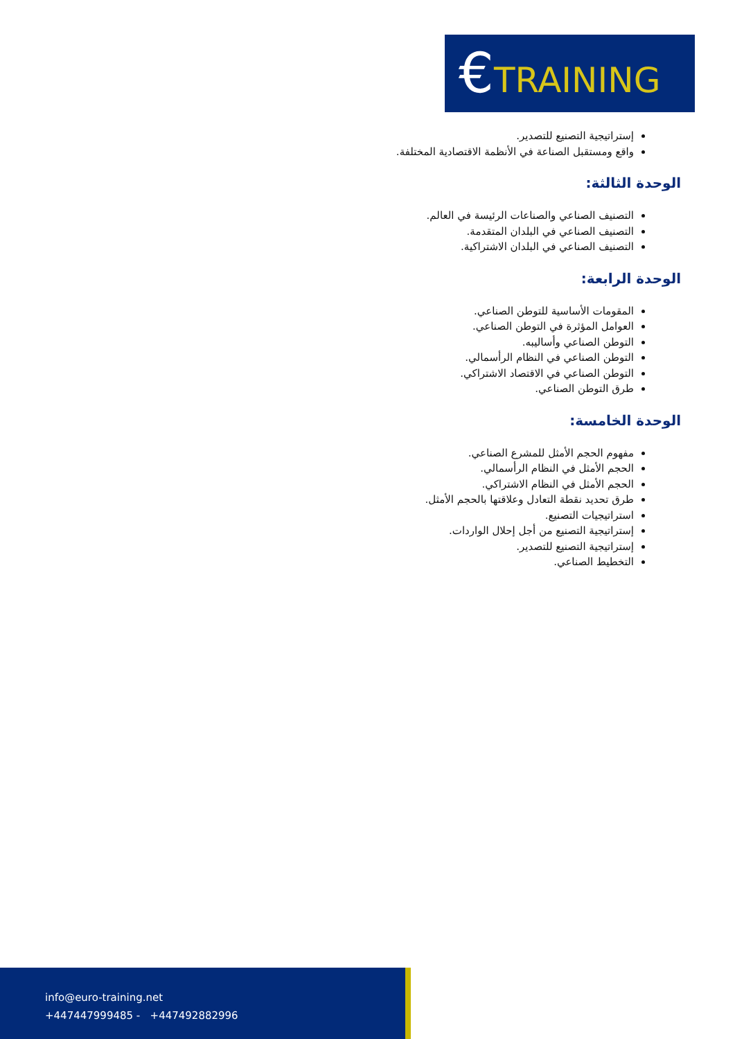€TRAINING
إستراتيجية التصنيع للتصدير.
واقع ومستقبل الصناعة في الأنظمة الاقتصادية المختلفة.
الوحدة الثالثة:
التصنيف الصناعي والصناعات الرئيسة في العالم.
التصنيف الصناعي في البلدان المتقدمة.
التصنيف الصناعي في البلدان الاشتراكية.
الوحدة الرابعة:
المقومات الأساسية للتوطن الصناعي.
العوامل المؤثرة في التوطن الصناعي.
التوطن الصناعي وأساليبه.
التوطن الصناعي في النظام الرأسمالي.
التوطن الصناعي في الاقتصاد الاشتراكي.
طرق التوطن الصناعي.
الوحدة الخامسة:
مفهوم الحجم الأمثل للمشرع الصناعي.
الحجم الأمثل في النظام الرأسمالي.
الحجم الأمثل في النظام الاشتراكي.
طرق تحديد نقطة التعادل وعلاقتها بالحجم الأمثل.
استراتيجيات التصنيع.
إستراتيجية التصنيع من أجل إحلال الواردات.
إستراتيجية التصنيع للتصدير.
التخطيط الصناعي.
info@euro-training.net
+447447999485 - +447492882996